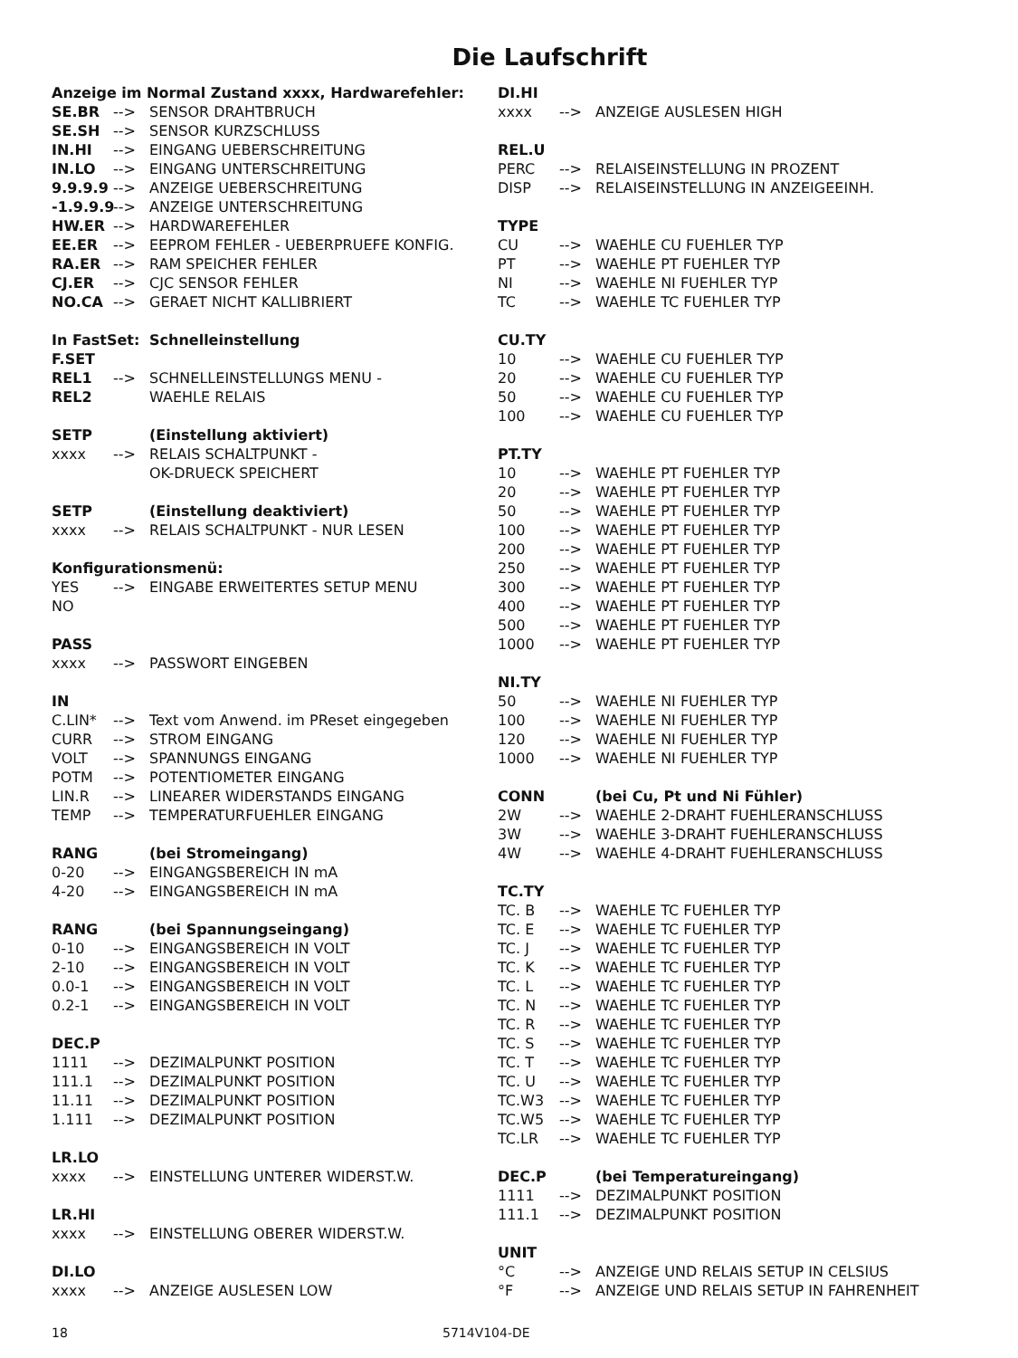Die Laufschrift
Anzeige im Normal Zustand xxxx, Hardwarefehler:
SE.BR --> SENSOR DRAHTBRUCH
SE.SH --> SENSOR KURZSCHLUSS
IN.HI --> EINGANG UEBERSCHREITUNG
IN.LO --> EINGANG UNTERSCHREITUNG
9.9.9.9 --> ANZEIGE UEBERSCHREITUNG
-1.9.9.9 --> ANZEIGE UNTERSCHREITUNG
HW.ER --> HARDWAREFEHLER
EE.ER --> EEPROM FEHLER - UEBERPRUEFE KONFIG.
RA.ER --> RAM SPEICHER FEHLER
CJ.ER --> CJC SENSOR FEHLER
NO.CA --> GERAET NICHT KALLIBRIERT
In FastSet: Schnelleinstellung
F.SET
REL1 --> SCHNELLEINSTELLUNGS MENU -
REL2 WAEHLE RELAIS
SETP (Einstellung aktiviert)
xxxx --> RELAIS SCHALTPUNKT -
OK-DRUECK SPEICHERT
SETP (Einstellung deaktiviert)
xxxx --> RELAIS SCHALTPUNKT - NUR LESEN
Konfigurationsmenü:
YES --> EINGABE ERWEITERTES SETUP MENU
NO
PASS
xxxx --> PASSWORT EINGEBEN
IN
C.LIN* --> Text vom Anwend. im PReset eingegeben
CURR --> STROM EINGANG
VOLT --> SPANNUNGS EINGANG
POTM --> POTENTIOMETER EINGANG
LIN.R --> LINEARER WIDERSTANDS EINGANG
TEMP --> TEMPERATURFUEHLER EINGANG
RANG (bei Stromeingang)
0-20 --> EINGANGSBEREICH IN mA
4-20 --> EINGANGSBEREICH IN mA
RANG (bei Spannungseingang)
0-10 --> EINGANGSBEREICH IN VOLT
2-10 --> EINGANGSBEREICH IN VOLT
0.0-1 --> EINGANGSBEREICH IN VOLT
0.2-1 --> EINGANGSBEREICH IN VOLT
DEC.P
1111 --> DEZIMALPUNKT POSITION
111.1 --> DEZIMALPUNKT POSITION
11.11 --> DEZIMALPUNKT POSITION
1.111 --> DEZIMALPUNKT POSITION
LR.LO
xxxx --> EINSTELLUNG UNTERER WIDERST.W.
LR.HI
xxxx --> EINSTELLUNG OBERER WIDERST.W.
DI.LO
xxxx --> ANZEIGE AUSLESEN LOW
DI.HI
xxxx --> ANZEIGE AUSLESEN HIGH
REL.U
PERC --> RELAISEINSTELLUNG IN PROZENT
DISP --> RELAISEINSTELLUNG IN ANZEIGEEINH.
TYPE
CU --> WAEHLE CU FUEHLER TYP
PT --> WAEHLE PT FUEHLER TYP
NI --> WAEHLE NI FUEHLER TYP
TC --> WAEHLE TC FUEHLER TYP
CU.TY
10 --> WAEHLE CU FUEHLER TYP
20 --> WAEHLE CU FUEHLER TYP
50 --> WAEHLE CU FUEHLER TYP
100 --> WAEHLE CU FUEHLER TYP
PT.TY
10 --> WAEHLE PT FUEHLER TYP
20 --> WAEHLE PT FUEHLER TYP
50 --> WAEHLE PT FUEHLER TYP
100 --> WAEHLE PT FUEHLER TYP
200 --> WAEHLE PT FUEHLER TYP
250 --> WAEHLE PT FUEHLER TYP
300 --> WAEHLE PT FUEHLER TYP
400 --> WAEHLE PT FUEHLER TYP
500 --> WAEHLE PT FUEHLER TYP
1000 --> WAEHLE PT FUEHLER TYP
NI.TY
50 --> WAEHLE NI FUEHLER TYP
100 --> WAEHLE NI FUEHLER TYP
120 --> WAEHLE NI FUEHLER TYP
1000 --> WAEHLE NI FUEHLER TYP
CONN (bei Cu, Pt und Ni Fühler)
2W --> WAEHLE 2-DRAHT FUEHLERANSCHLUSS
3W --> WAEHLE 3-DRAHT FUEHLERANSCHLUSS
4W --> WAEHLE 4-DRAHT FUEHLERANSCHLUSS
TC.TY
TC. B --> WAEHLE TC FUEHLER TYP
TC. E --> WAEHLE TC FUEHLER TYP
TC. J --> WAEHLE TC FUEHLER TYP
TC. K --> WAEHLE TC FUEHLER TYP
TC. L --> WAEHLE TC FUEHLER TYP
TC. N --> WAEHLE TC FUEHLER TYP
TC. R --> WAEHLE TC FUEHLER TYP
TC. S --> WAEHLE TC FUEHLER TYP
TC. T --> WAEHLE TC FUEHLER TYP
TC. U --> WAEHLE TC FUEHLER TYP
TC.W3 --> WAEHLE TC FUEHLER TYP
TC.W5 --> WAEHLE TC FUEHLER TYP
TC.LR --> WAEHLE TC FUEHLER TYP
DEC.P (bei Temperatureingang)
1111 --> DEZIMALPUNKT POSITION
111.1 --> DEZIMALPUNKT POSITION
UNIT
°C --> ANZEIGE UND RELAIS SETUP IN CELSIUS
°F --> ANZEIGE UND RELAIS SETUP IN FAHRENHEIT
18 5714V104-DE